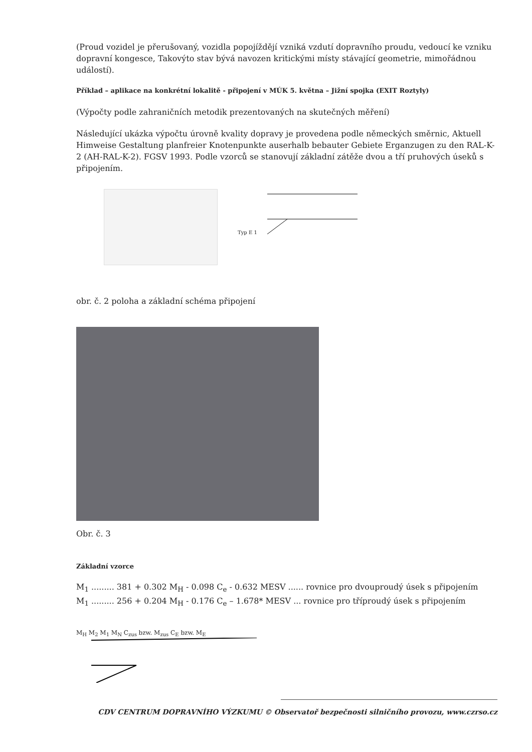(Proud vozidel je přerušovaný, vozidla popojíždějí vzniká vzdutí dopravního proudu, vedoucí ke vzniku dopravní kongesce, Takovýto stav bývá navozen kritickými místy stávající geometrie, mimořádnou událostí).
Příklad – aplikace na konkrétní lokalitě - připojení v MÚK 5. května – Jižní spojka (EXIT Roztyly)
(Výpočty podle zahraničních metodik prezentovaných na skutečných měření)
Následující ukázka výpočtu úrovně kvality dopravy je provedena podle německých směrnic, Aktuell Himweise Gestaltung planfreier Knotenpunkte auserhalb bebauter Gebiete Erganzugen zu den RAL-K-2 (AH-RAL-K-2). FGSV 1993. Podle vzorců se stanovují základní zátěže dvou a tří pruhových úseků s připojením.
Typ E 1
obr. č. 2 poloha a základní schéma připojení
Obr. č. 3
Základní vzorce
M<sub>1</sub> ......... 381 + 0.302 M<sub>H</sub> - 0.098 C<sub>e</sub> - 0.632 MESV ...... rovnice pro dvouproudý úsek s připojením
M<sub>1</sub> ......... 256 + 0.204 M<sub>H</sub> - 0.176 C<sub>e</sub> – 1.678* MESV ... rovnice pro tříproudý úsek s připojením
M<sub>H</sub> M<sub>2</sub> M<sub>1</sub> M<sub>N</sub> C<sub>zus</sub> bzw. M<sub>zus</sub> C<sub>E</sub> bzw. M<sub>E</sub>
CDV CENTRUM DOPRAVNÍHO VÝZKUMU © Observatoř bezpečnosti silničního provozu, www.czrso.cz